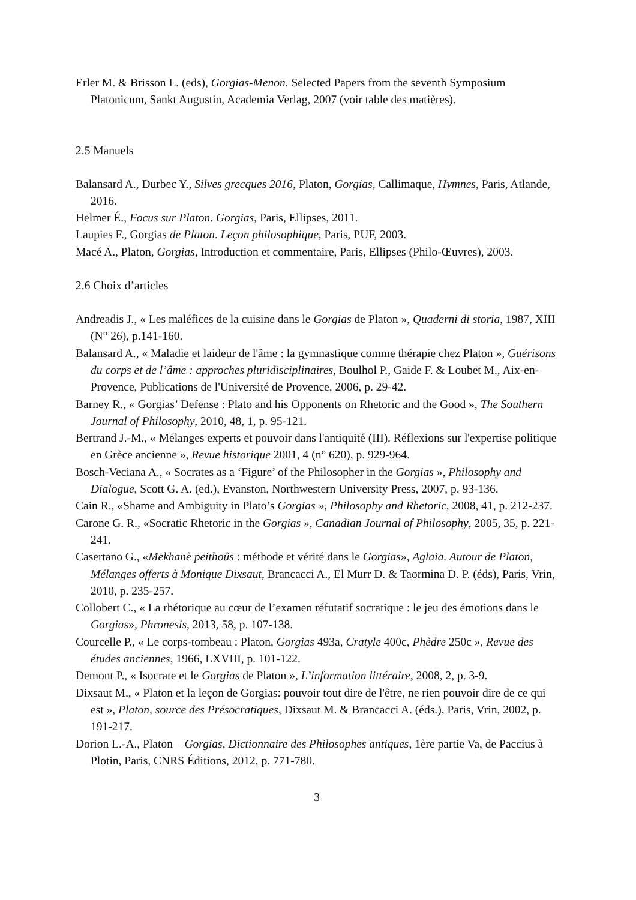Erler M. & Brisson L. (eds), Gorgias-Menon. Selected Papers from the seventh Symposium Platonicum, Sankt Augustin, Academia Verlag, 2007 (voir table des matières).
2.5 Manuels
Balansard A., Durbec Y., Silves grecques 2016, Platon, Gorgias, Callimaque, Hymnes, Paris, Atlande, 2016.
Helmer É., Focus sur Platon. Gorgias, Paris, Ellipses, 2011.
Laupies F., Gorgias de Platon. Leçon philosophique, Paris, PUF, 2003.
Macé A., Platon, Gorgias, Introduction et commentaire, Paris, Ellipses (Philo-Œuvres), 2003.
2.6 Choix d’articles
Andreadis J., « Les maléfices de la cuisine dans le Gorgias de Platon », Quaderni di storia, 1987, XIII (N° 26), p.141-160.
Balansard A., « Maladie et laideur de l'âme : la gymnastique comme thérapie chez Platon », Guérisons du corps et de l’âme : approches pluridisciplinaires, Boulhol P., Gaide F. & Loubet M., Aix-en-Provence, Publications de l'Université de Provence, 2006, p. 29-42.
Barney R., « Gorgias’ Defense : Plato and his Opponents on Rhetoric and the Good », The Southern Journal of Philosophy, 2010, 48, 1, p. 95-121.
Bertrand J.-M., « Mélanges experts et pouvoir dans l'antiquité (III). Réflexions sur l'expertise politique en Grèce ancienne », Revue historique 2001, 4 (n° 620), p. 929-964.
Bosch-Veciana A., « Socrates as a ‘Figure’ of the Philosopher in the Gorgias », Philosophy and Dialogue, Scott G. A. (ed.), Evanston, Northwestern University Press, 2007, p. 93-136.
Cain R., «Shame and Ambiguity in Plato’s Gorgias », Philosophy and Rhetoric, 2008, 41, p. 212-237.
Carone G. R., «Socratic Rhetoric in the Gorgias », Canadian Journal of Philosophy, 2005, 35, p. 221-241.
Casertano G., «Mekhanè peithoûs : méthode et vérité dans le Gorgias», Aglaia. Autour de Platon, Mélanges offerts à Monique Dixsaut, Brancacci A., El Murr D. & Taormina D. P. (éds), Paris, Vrin, 2010, p. 235-257.
Collobert C., « La rhétorique au cœur de l’examen réfutatif socratique : le jeu des émotions dans le Gorgias», Phronesis, 2013, 58, p. 107-138.
Courcelle P., « Le corps-tombeau : Platon, Gorgias 493a, Cratyle 400c, Phèdre 250c », Revue des études anciennes, 1966, LXVIII, p. 101-122.
Demont P., « Isocrate et le Gorgias de Platon », L’information littéraire, 2008, 2, p. 3-9.
Dixsaut M., « Platon et la leçon de Gorgias: pouvoir tout dire de l'être, ne rien pouvoir dire de ce qui est », Platon, source des Présocratiques, Dixsaut M. & Brancacci A. (éds.), Paris, Vrin, 2002, p. 191-217.
Dorion L.-A., Platon – Gorgias, Dictionnaire des Philosophes antiques, 1ère partie Va, de Paccius à Plotin, Paris, CNRS Éditions, 2012, p. 771-780.
3